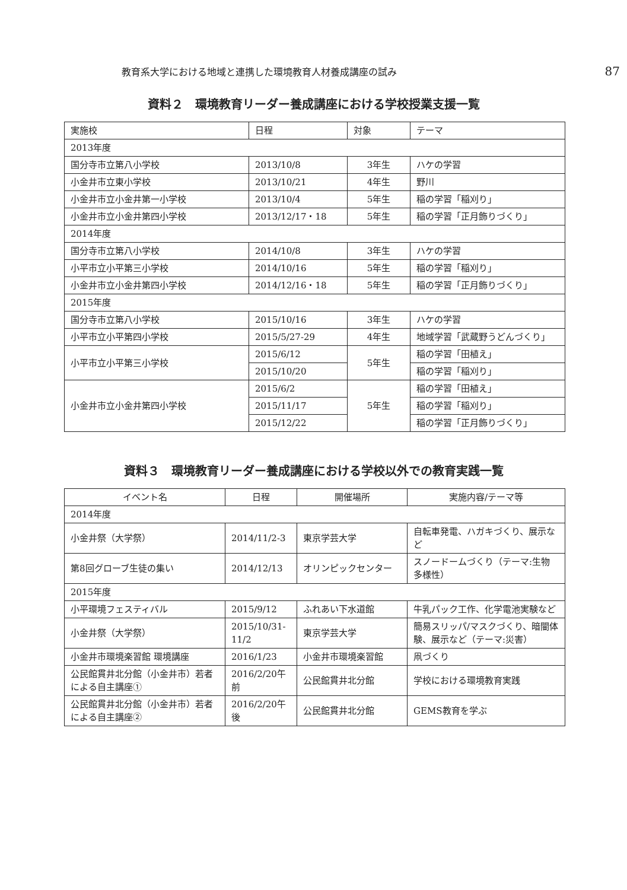教育系大学における地域と連携した環境教育人材養成講座の試み 87
資料２　環境教育リーダー養成講座における学校授業支援一覧
| 実施校 | 日程 | 対象 | テーマ |
| --- | --- | --- | --- |
| 2013年度 | | | |
| 国分寺市立第八小学校 | 2013/10/8 | 3年生 | ハケの学習 |
| 小金井市立東小学校 | 2013/10/21 | 4年生 | 野川 |
| 小金井市立小金井第一小学校 | 2013/10/4 | 5年生 | 稲の学習「稲刈り」 |
| 小金井市立小金井第四小学校 | 2013/12/17・18 | 5年生 | 稲の学習「正月飾りづくり」 |
| 2014年度 | | | |
| 国分寺市立第八小学校 | 2014/10/8 | 3年生 | ハケの学習 |
| 小平市立小平第三小学校 | 2014/10/16 | 5年生 | 稲の学習「稲刈り」 |
| 小金井市立小金井第四小学校 | 2014/12/16・18 | 5年生 | 稲の学習「正月飾りづくり」 |
| 2015年度 | | | |
| 国分寺市立第八小学校 | 2015/10/16 | 3年生 | ハケの学習 |
| 小平市立小平第四小学校 | 2015/5/27-29 | 4年生 | 地域学習「武蔵野うどんづくり」 |
| 小平市立小平第三小学校 | 2015/6/12 | 5年生 | 稲の学習「田植え」 |
| | 2015/10/20 | | 稲の学習「稲刈り」 |
| 小金井市立小金井第四小学校 | 2015/6/2 | 5年生 | 稲の学習「田植え」 |
| | 2015/11/17 | | 稲の学習「稲刈り」 |
| | 2015/12/22 | | 稲の学習「正月飾りづくり」 |
資料３　環境教育リーダー養成講座における学校以外での教育実践一覧
| イベント名 | 日程 | 開催場所 | 実施内容/テーマ等 |
| --- | --- | --- | --- |
| 2014年度 | | | |
| 小金井祭（大学祭） | 2014/11/2-3 | 東京学芸大学 | 自転車発電、ハガキづくり、展示など |
| 第8回グローブ生徒の集い | 2014/12/13 | オリンピックセンター | スノードームづくり（テーマ:生物多様性） |
| 2015年度 | | | |
| 小平環境フェスティバル | 2015/9/12 | ふれあい下水道館 | 牛乳パック工作、化学電池実験など |
| 小金井祭（大学祭） | 2015/10/31-11/2 | 東京学芸大学 | 簡易スリッパ/マスクづくり、暗闇体験、展示など（テーマ:災害） |
| 小金井市環境楽習館 環境講座 | 2016/1/23 | 小金井市環境楽習館 | 凧づくり |
| 公民館貫井北分館（小金井市）若者による自主講座① | 2016/2/20午前 | 公民館貫井北分館 | 学校における環境教育実践 |
| 公民館貫井北分館（小金井市）若者による自主講座② | 2016/2/20午後 | 公民館貫井北分館 | GEMS教育を学ぶ |